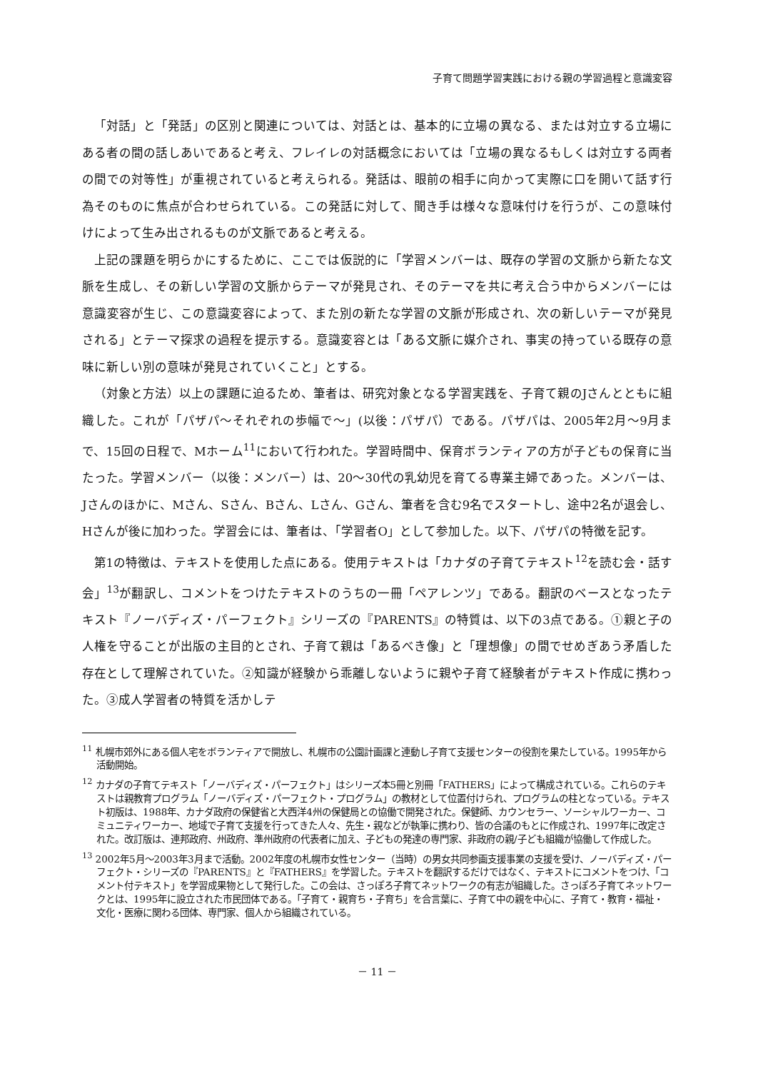子育て問題学習実践における親の学習過程と意識変容
「対話」と「発話」の区別と関連については、対話とは、基本的に立場の異なる、または対立する立場にある者の間の話しあいであると考え、フレイレの対話概念においては「立場の異なるもしくは対立する両者の間での対等性」が重視されていると考えられる。発話は、眼前の相手に向かって実際に口を開いて話す行為そのものに焦点が合わせられている。この発話に対して、聞き手は様々な意味付けを行うが、この意味付けによって生み出されるものが文脈であると考える。
上記の課題を明らかにするために、ここでは仮説的に「学習メンバーは、既存の学習の文脈から新たな文脈を生成し、その新しい学習の文脈からテーマが発見され、そのテーマを共に考え合う中からメンバーには意識変容が生じ、この意識変容によって、また別の新たな学習の文脈が形成され、次の新しいテーマが発見される」とテーマ探求の過程を提示する。意識変容とは「ある文脈に媒介され、事実の持っている既存の意味に新しい別の意味が発見されていくこと」とする。
（対象と方法）以上の課題に迫るため、筆者は、研究対象となる学習実践を、子育て親のJさんとともに組織した。これが「パザパ～それぞれの歩幅で～」(以後：パザパ）である。パザパは、2005年2月～9月まで、15回の日程で、Mホーム<sup>11</sup>において行われた。学習時間中、保育ボランティアの方が子どもの保育に当たった。学習メンバー（以後：メンバー）は、20～30代の乳幼児を育てる専業主婦であった。メンバーは、Jさんのほかに、Mさん、Sさん、Bさん、Lさん、Gさん、筆者を含む9名でスタートし、途中2名が退会し、Hさんが後に加わった。学習会には、筆者は、「学習者O」として参加した。以下、パザパの特徴を記す。
第1の特徴は、テキストを使用した点にある。使用テキストは「カナダの子育てテキスト<sup>12</sup>を読む会・話す会」<sup>13</sup>が翻訳し、コメントをつけたテキストのうちの一冊「ペアレンツ」である。翻訳のベースとなったテキスト『ノーバディズ・パーフェクト』シリーズの『PARENTS』の特質は、以下の3点である。①親と子の人権を守ることが出版の主目的とされ、子育て親は「あるべき像」と「理想像」の間でせめぎあう矛盾した存在として理解されていた。②知識が経験から乖離しないように親や子育て経験者がテキスト作成に携わった。③成人学習者の特質を活かしテ
<sup>11</sup> 札幌市郊外にある個人宅をボランティアで開放し、札幌市の公園計画課と連動し子育て支援センターの役割を果たしている。1995年から活動開始。
<sup>12</sup> カナダの子育てテキスト「ノーバディズ・パーフェクト」はシリーズ本5冊と別冊「FATHERS」によって構成されている。これらのテキストは親教育プログラム「ノーバディズ・パーフェクト・プログラム」の教材として位置付けられ、プログラムの柱となっている。テキスト初版は、1988年、カナダ政府の保健省と大西洋4州の保健局との協働で開発された。保健師、カウンセラー、ソーシャルワーカー、コミュニティワーカー、地域で子育て支援を行ってきた人々、先生・親などが執筆に携わり、皆の合議のもとに作成され、1997年に改定された。改訂版は、連邦政府、州政府、準州政府の代表者に加え、子どもの発達の専門家、非政府の親/子ども組織が協働して作成した。
<sup>13</sup> 2002年5月～2003年3月まで活動。2002年度の札幌市女性センター（当時）の男女共同参画支援事業の支援を受け、ノーバディズ・パーフェクト・シリーズの『PARENTS』と『FATHERS』を学習した。テキストを翻訳するだけではなく、テキストにコメントをつけ、「コメント付テキスト」を学習成果物として発行した。この会は、さっぽろ子育てネットワークの有志が組織した。さっぽろ子育てネットワークとは、1995年に設立された市民団体である。「子育て・親育ち・子育ち」を合言葉に、子育て中の親を中心に、子育て・教育・福祉・文化・医療に関わる団体、専門家、個人から組織されている。
－ 11 －